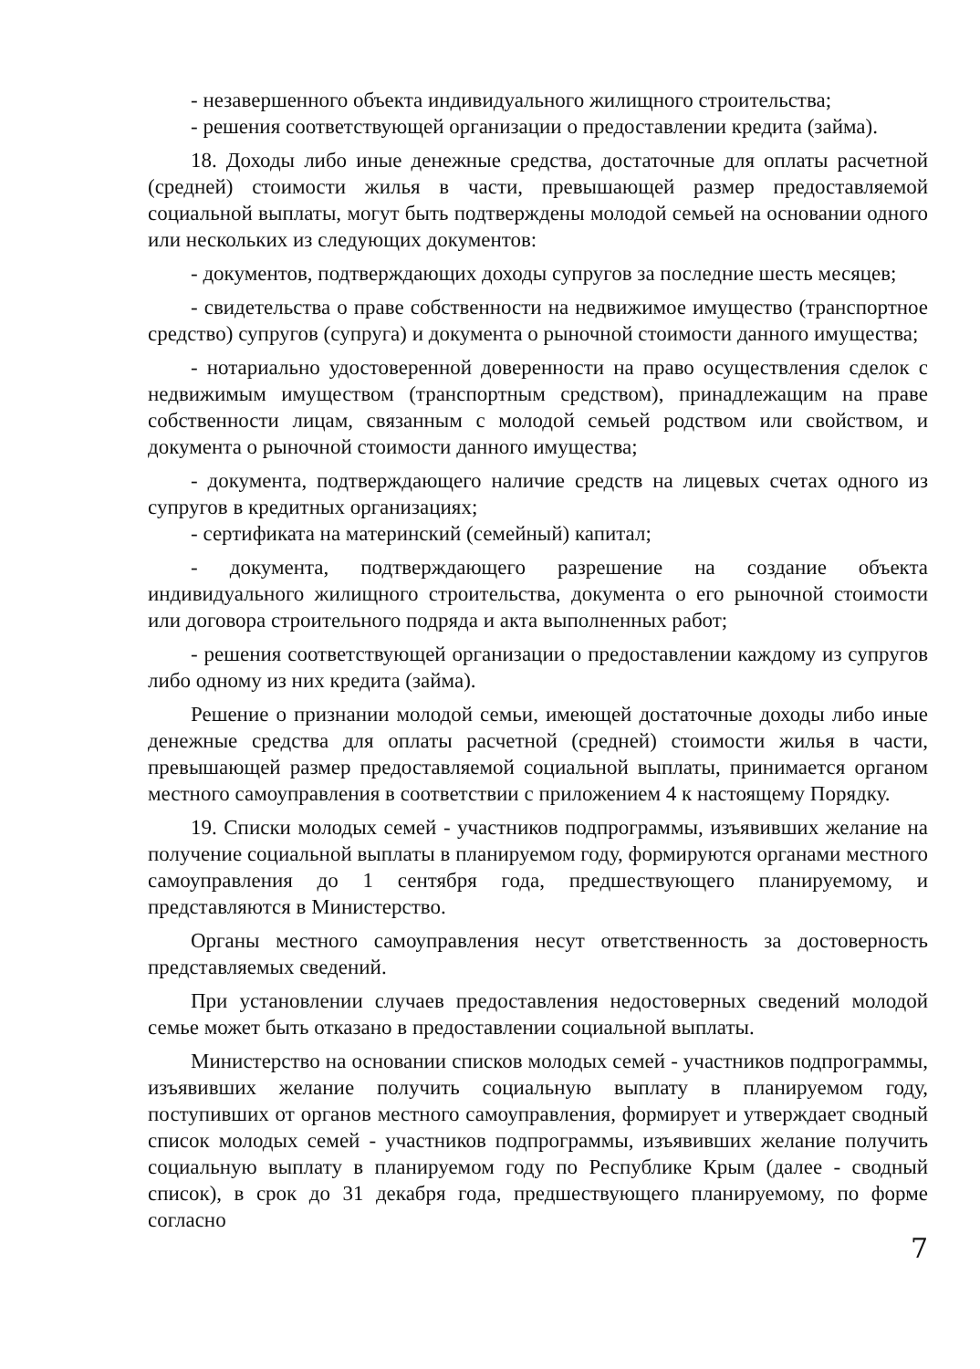- незавершенного объекта индивидуального жилищного строительства;
- решения соответствующей организации о предоставлении кредита (займа).
18. Доходы либо иные денежные средства, достаточные для оплаты расчетной (средней) стоимости жилья в части, превышающей размер предоставляемой социальной выплаты, могут быть подтверждены молодой семьей на основании одного или нескольких из следующих документов:
- документов, подтверждающих доходы супругов за последние шесть месяцев;
- свидетельства о праве собственности на недвижимое имущество (транспортное средство) супругов (супруга) и документа о рыночной стоимости данного имущества;
- нотариально удостоверенной доверенности на право осуществления сделок с недвижимым имуществом (транспортным средством), принадлежащим на праве собственности лицам, связанным с молодой семьей родством или свойством, и документа о рыночной стоимости данного имущества;
- документа, подтверждающего наличие средств на лицевых счетах одного из супругов в кредитных организациях;
- сертификата на материнский (семейный) капитал;
- документа, подтверждающего разрешение на создание объекта индивидуального жилищного строительства, документа о его рыночной стоимости или договора строительного подряда и акта выполненных работ;
- решения соответствующей организации о предоставлении каждому из супругов либо одному из них кредита (займа).
Решение о признании молодой семьи, имеющей достаточные доходы либо иные денежные средства для оплаты расчетной (средней) стоимости жилья в части, превышающей размер предоставляемой социальной выплаты, принимается органом местного самоуправления в соответствии с приложением 4 к настоящему Порядку.
19. Списки молодых семей - участников подпрограммы, изъявивших желание на получение социальной выплаты в планируемом году, формируются органами местного самоуправления до 1 сентября года, предшествующего планируемому, и представляются в Министерство.
Органы местного самоуправления несут ответственность за достоверность представляемых сведений.
При установлении случаев предоставления недостоверных сведений молодой семье может быть отказано в предоставлении социальной выплаты.
Министерство на основании списков молодых семей - участников подпрограммы, изъявивших желание получить социальную выплату в планируемом году, поступивших от органов местного самоуправления, формирует и утверждает сводный список молодых семей - участников подпрограммы, изъявивших желание получить социальную выплату в планируемом году по Республике Крым (далее - сводный список), в срок до 31 декабря года, предшествующего планируемому, по форме согласно
7